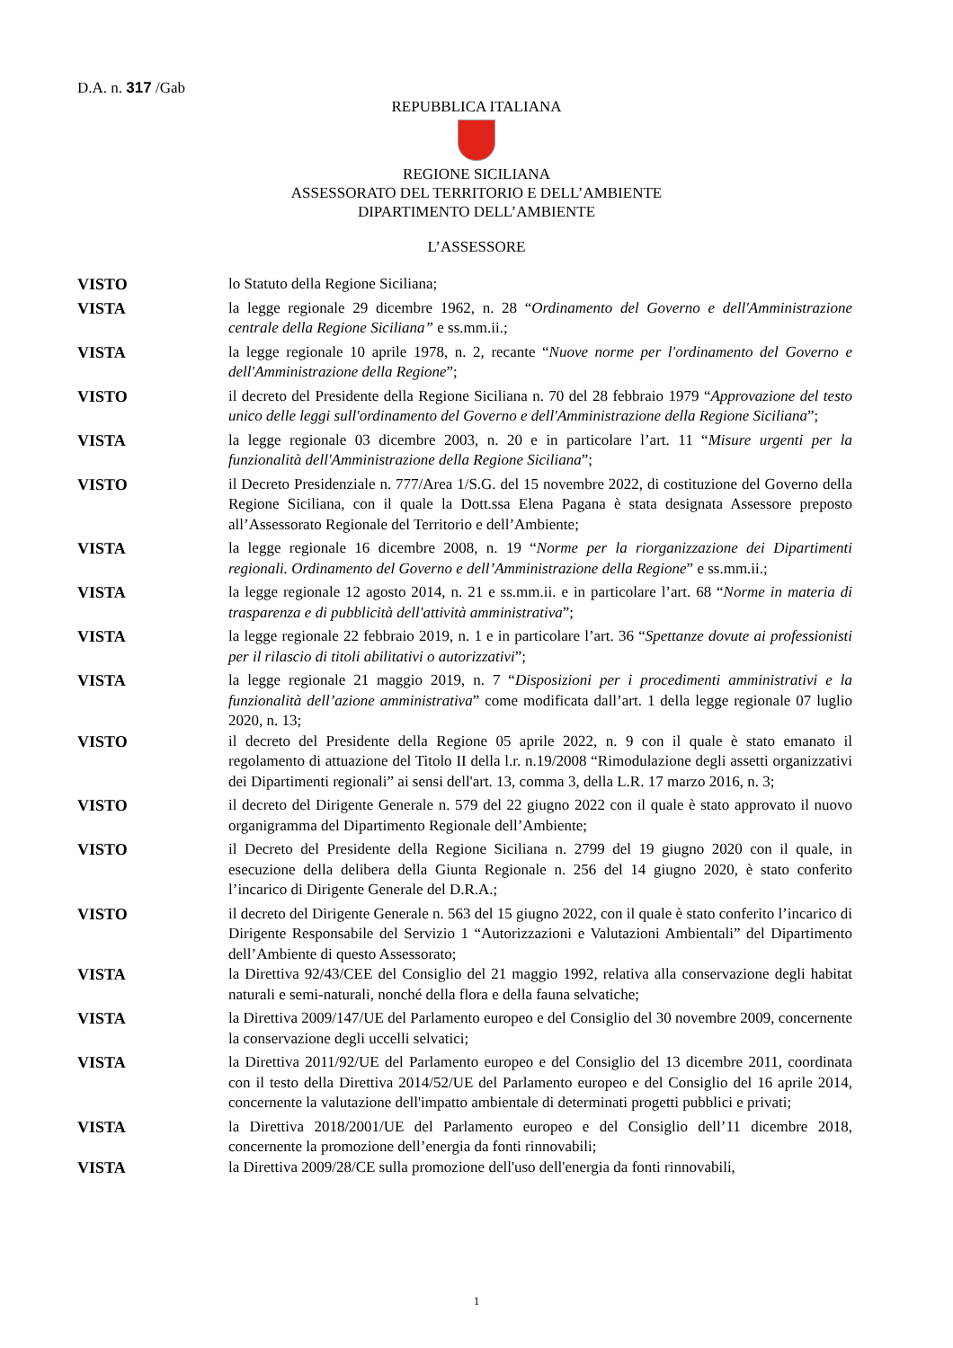D.A. n. 317 /Gab
REPUBBLICA ITALIANA
REGIONE SICILIANA
ASSESSORATO DEL TERRITORIO E DELL’AMBIENTE
DIPARTIMENTO DELL’AMBIENTE
L’ASSESSORE
VISTO lo Statuto della Regione Siciliana;
VISTA la legge regionale 29 dicembre 1962, n. 28 “Ordinamento del Governo e dell'Amministrazione centrale della Regione Siciliana” e ss.mm.ii.;
VISTA la legge regionale 10 aprile 1978, n. 2, recante “Nuove norme per l'ordinamento del Governo e dell'Amministrazione della Regione”;
VISTO il decreto del Presidente della Regione Siciliana n. 70 del 28 febbraio 1979 “Approvazione del testo unico delle leggi sull'ordinamento del Governo e dell'Amministrazione della Regione Siciliana”;
VISTA la legge regionale 03 dicembre 2003, n. 20 e in particolare l’art. 11 “Misure urgenti per la funzionalità dell'Amministrazione della Regione Siciliana”;
VISTO il Decreto Presidenziale n. 777/Area 1/S.G. del 15 novembre 2022, di costituzione del Governo della Regione Siciliana, con il quale la Dott.ssa Elena Pagana è stata designata Assessore preposto all’Assessorato Regionale del Territorio e dell’Ambiente;
VISTA la legge regionale 16 dicembre 2008, n. 19 “Norme per la riorganizzazione dei Dipartimenti regionali. Ordinamento del Governo e dell’Amministrazione della Regione” e ss.mm.ii.;
VISTA la legge regionale 12 agosto 2014, n. 21 e ss.mm.ii. e in particolare l’art. 68 “Norme in materia di trasparenza e di pubblicità dell'attività amministrativa”;
VISTA la legge regionale 22 febbraio 2019, n. 1 e in particolare l’art. 36 “Spettanze dovute ai professionisti per il rilascio di titoli abilitativi o autorizzativi”;
VISTA la legge regionale 21 maggio 2019, n. 7 “Disposizioni per i procedimenti amministrativi e la funzionalità dell’azione amministrativa” come modificata dall’art. 1 della legge regionale 07 luglio 2020, n. 13;
VISTO il decreto del Presidente della Regione 05 aprile 2022, n. 9 con il quale è stato emanato il regolamento di attuazione del Titolo II della l.r. n.19/2008 “Rimodulazione degli assetti organizzativi dei Dipartimenti regionali” ai sensi dell'art. 13, comma 3, della L.R. 17 marzo 2016, n. 3;
VISTO il decreto del Dirigente Generale n. 579 del 22 giugno 2022 con il quale è stato approvato il nuovo organigramma del Dipartimento Regionale dell’Ambiente;
VISTO il Decreto del Presidente della Regione Siciliana n. 2799 del 19 giugno 2020 con il quale, in esecuzione della delibera della Giunta Regionale n. 256 del 14 giugno 2020, è stato conferito l’incarico di Dirigente Generale del D.R.A.;
VISTO il decreto del Dirigente Generale n. 563 del 15 giugno 2022, con il quale è stato conferito l’incarico di Dirigente Responsabile del Servizio 1 “Autorizzazioni e Valutazioni Ambientali” del Dipartimento dell’Ambiente di questo Assessorato;
VISTA la Direttiva 92/43/CEE del Consiglio del 21 maggio 1992, relativa alla conservazione degli habitat naturali e semi-naturali, nonché della flora e della fauna selvatiche;
VISTA la Direttiva 2009/147/UE del Parlamento europeo e del Consiglio del 30 novembre 2009, concernente la conservazione degli uccelli selvatici;
VISTA la Direttiva 2011/92/UE del Parlamento europeo e del Consiglio del 13 dicembre 2011, coordinata con il testo della Direttiva 2014/52/UE del Parlamento europeo e del Consiglio del 16 aprile 2014, concernente la valutazione dell'impatto ambientale di determinati progetti pubblici e privati;
VISTA la Direttiva 2018/2001/UE del Parlamento europeo e del Consiglio dell’11 dicembre 2018, concernente la promozione dell’energia da fonti rinnovabili;
VISTA la Direttiva 2009/28/CE sulla promozione dell'uso dell'energia da fonti rinnovabili,
1